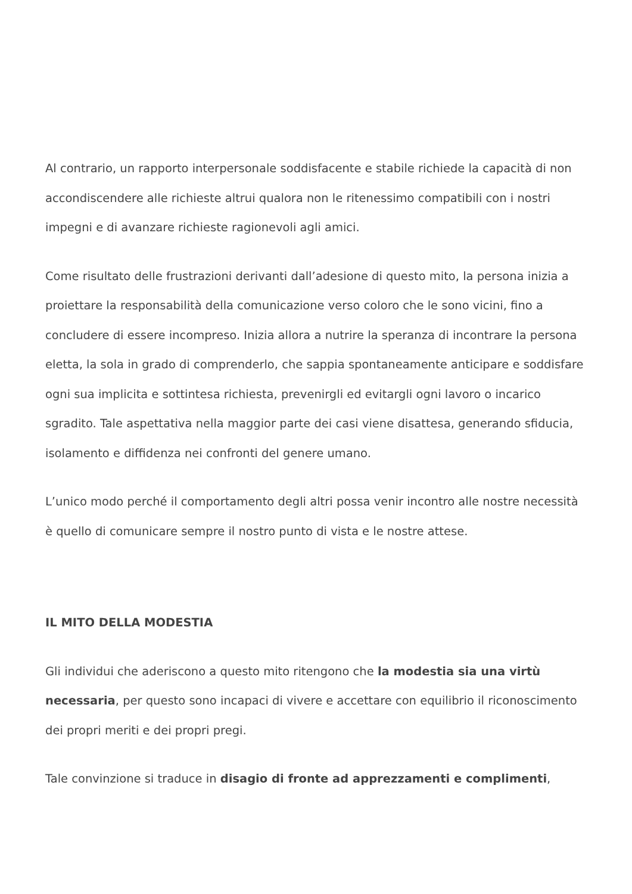Al contrario, un rapporto interpersonale soddisfacente e stabile richiede la capacità di non accondiscendere alle richieste altrui qualora non le ritenessimo compatibili con i nostri impegni e di avanzare richieste ragionevoli agli amici.
Come risultato delle frustrazioni derivanti dall’adesione di questo mito, la persona inizia a proiettare la responsabilità della comunicazione verso coloro che le sono vicini, fino a concludere di essere incompreso. Inizia allora a nutrire la speranza di incontrare la persona eletta, la sola in grado di comprenderlo, che sappia spontaneamente anticipare e soddisfare ogni sua implicita e sottintesa richiesta, prevenirgli ed evitargli ogni lavoro o incarico sgradito. Tale aspettativa nella maggior parte dei casi viene disattesa, generando sfiducia, isolamento e diffidenza nei confronti del genere umano.
L’unico modo perché il comportamento degli altri possa venir incontro alle nostre necessità è quello di comunicare sempre il nostro punto di vista e le nostre attese.
IL MITO DELLA MODESTIA
Gli individui che aderiscono a questo mito ritengono che la modestia sia una virtù necessaria, per questo sono incapaci di vivere e accettare con equilibrio il riconoscimento dei propri meriti e dei propri pregi.
Tale convinzione si traduce in disagio di fronte ad apprezzamenti e complimenti,